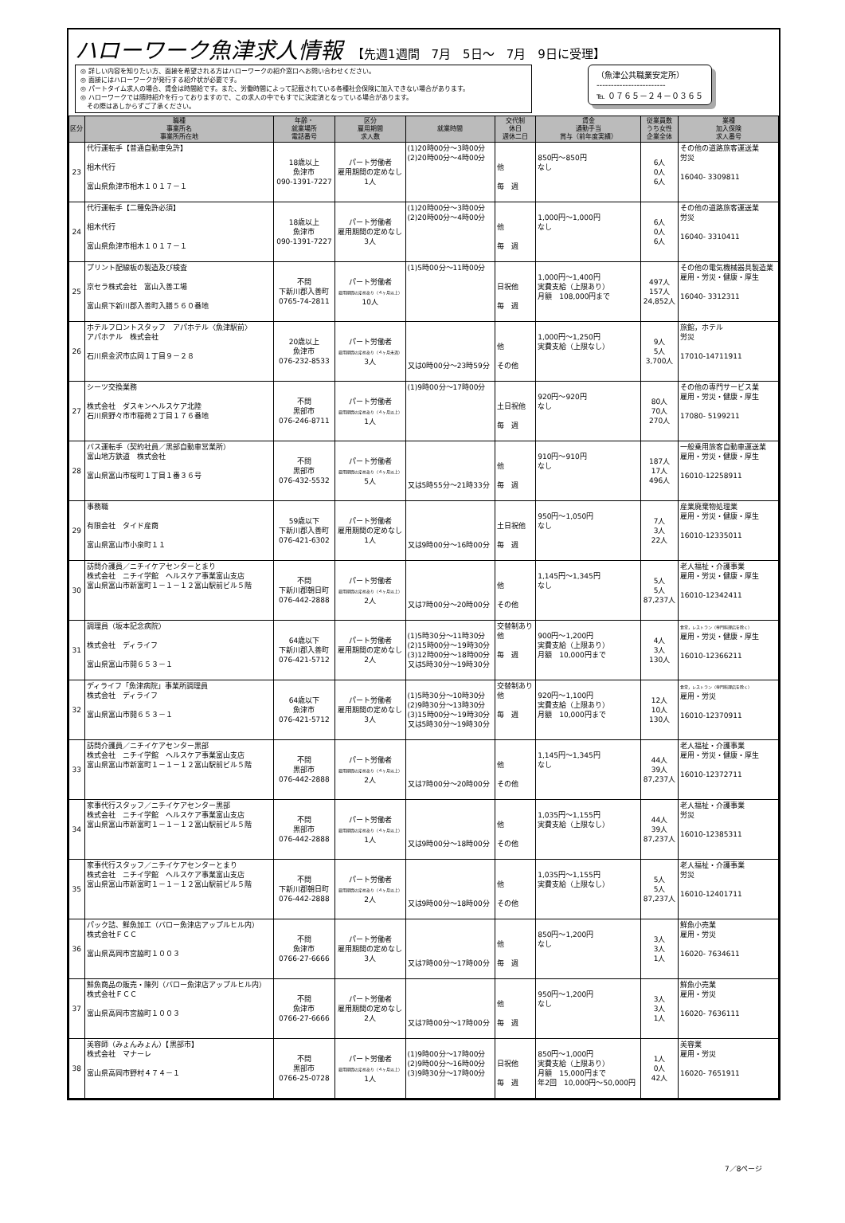ハローワーク魚津求人情報 【先週1週間　7月　5日～　7月　9日に受理】
◎ 詳しい内容を知りたい方、面接を希望される方はハローワークの紹介窓口へお問い合わせください。
◎ 面接にはハローワークが発行する紹介状が必要です。
◎ パートタイム求人の場合、賃金は時間給です。また、労働時間によって記載されている各種社会保険に加入できない場合があります。
◎ ハローワークでは随時紹介を行っておりますので、この求人の中でもすでに決定済となっている場合があります。
　その際はあしからずご了承ください。
（魚津公共職業安定所）
------------------------
℡ ０７６５－２４－０３６５
| 区分 | 職種 事業所名 事業所所在地 | 年齢・ 就業場所 電話番号 | 区分 雇用期間 求人数 | 就業時間 | 交代制 休日 週休二日 | 賃金 通勤手当 賞与（前年度実績） | 従業員数 うち女性 企業全体 | 業種 加入保険 求人番号 |
| --- | --- | --- | --- | --- | --- | --- | --- | --- |
| 23 | 代行運転手【普通自動車免許】 相木代行 富山県魚津市相木１０１７－１ | 18歳以上 魚津市 090-1391-7227 | パート労働者 雇用期間の定めなし 1人 | (1)20時00分～3時00分 (2)20時00分～4時00分 | 他 毎 週 | 850円～850円 なし | 6人 0人 6人 | その他の道路旅客運送業 労災 16040- 3309811 |
| 24 | 代行運転手【二種免許必須】 相木代行 富山県魚津市相木１０１７－１ | 18歳以上 魚津市 090-1391-7227 | パート労働者 雇用期間の定めなし 3人 | (1)20時00分～3時00分 (2)20時00分～4時00分 | 他 毎 週 | 1,000円～1,000円 なし | 6人 0人 6人 | その他の道路旅客運送業 労災 16040- 3310411 |
| 25 | プリント配線板の製造及び検査 京セラ株式会社 富山入善工場 富山県下新川郡入善町入膳５６０番地 | 不問 下新川郡入善町 0765-74-2811 | パート労働者 雇用期間の定めあり（４ヶ月以上） 10人 | (1)5時00分～11時00分 | 日祝他 毎 週 | 1,000円～1,400円 実費支給（上限あり） 月額 108,000円まで | 497人 157人 24,852人 | その他の電気機械器具製造業 雇用・労災・健康・厚生 16040- 3312311 |
| 26 | ホテルフロントスタッフ アパホテル〈魚津駅前〉 アパホテル 株式会社 石川県金沢市広岡１丁目９－２８ | 20歳以上 魚津市 076-232-8533 | パート労働者 雇用期間の定めあり（４ヶ月未満） 3人 | 又は0時00分～23時59分 | 他 その他 | 1,000円～1,250円 実費支給（上限なし） | 9人 5人 3,700人 | 旅館，ホテル 労災 17010-14711911 |
| 27 | シーツ交換業務 株式会社 ダスキンヘルスケア北陸 石川県野々市市稲荷２丁目１７６番地 | 不問 黒部市 076-246-8711 | パート労働者 雇用期間の定めあり（４ヶ月以上） 1人 | (1)9時00分～17時00分 | 土日祝他 毎 週 | 920円～920円 なし | 80人 70人 270人 | その他の専門サービス業 雇用・労災・健康・厚生 17080- 5199211 |
| 28 | バス運転手（契約社員／黒部自動車営業所） 富山地方鉄道 株式会社 富山県富山市桜町１丁目１番３６号 | 不問 黒部市 076-432-5532 | パート労働者 雇用期間の定めあり（４ヶ月以上） 5人 | 又は5時55分～21時33分 | 他 毎 週 | 910円～910円 なし | 187人 17人 496人 | 一般乗用旅客自動車運送業 雇用・労災・健康・厚生 16010-12258911 |
| 29 | 事務職 有限会社 タイド産商 富山県富山市小泉町１１ | 59歳以下 下新川郡入善町 076-421-6302 | パート労働者 雇用期間の定めなし 1人 | 又は9時00分～16時00分 | 土日祝他 毎 週 | 950円～1,050円 なし | 7人 3人 22人 | 産業廃棄物処理業 雇用・労災・健康・厚生 16010-12335011 |
| 30 | 訪問介護員／ニチイケアセンターとまり 株式会社 ニチイ学館 ヘルスケア事業富山支店 富山県富山市新富町１－１－１２富山駅前ビル５階 | 不問 下新川郡朝日町 076-442-2888 | パート労働者 雇用期間の定めあり（４ヶ月以上） 2人 | 又は7時00分～20時00分 | 他 その他 | 1,145円～1,345円 なし | 5人 5人 87,237人 | 老人福祉・介護事業 雇用・労災・健康・厚生 16010-12342411 |
| 31 | 調理員（坂本記念病院） 株式会社 ディライフ 富山県富山市開６５３－１ | 64歳以下 下新川郡入善町 076-421-5712 | パート労働者 雇用期間の定めなし 2人 | (1)5時30分～11時30分 (2)15時00分～19時30分 (3)12時00分～18時00分 又は5時30分～19時30分 | 交替制あり 他 毎 週 | 900円～1,200円 実費支給（上限あり） 月額 10,000円まで | 4人 3人 130人 | 食堂，レストラン（専門料理店を除く） 雇用・労災・健康・厚生 16010-12366211 |
| 32 | ディライフ「魚津病院」事業所調理員 株式会社 ディライフ 富山県富山市開６５３－１ | 64歳以下 魚津市 076-421-5712 | パート労働者 雇用期間の定めなし 3人 | (1)5時30分～10時30分 (2)9時30分～13時30分 (3)15時00分～19時30分 又は5時30分～19時30分 | 交替制あり 他 毎 週 | 920円～1,100円 実費支給（上限あり） 月額 10,000円まで | 12人 10人 130人 | 食堂，レストラン（専門料理店を除く） 雇用・労災 16010-12370911 |
| 33 | 訪問介護員／ニチイケアセンター黒部 株式会社 ニチイ学館 ヘルスケア事業富山支店 富山県富山市新富町１－１－１２富山駅前ビル５階 | 不問 黒部市 076-442-2888 | パート労働者 雇用期間の定めあり（４ヶ月以上） 2人 | 又は7時00分～20時00分 | 他 その他 | 1,145円～1,345円 なし | 44人 39人 87,237人 | 老人福祉・介護事業 雇用・労災・健康・厚生 16010-12372711 |
| 34 | 家事代行スタッフ／ニチイケアセンター黒部 株式会社 ニチイ学館 ヘルスケア事業富山支店 富山県富山市新富町１－１－１２富山駅前ビル５階 | 不問 黒部市 076-442-2888 | パート労働者 雇用期間の定めあり（４ヶ月以上） 1人 | 又は9時00分～18時00分 | 他 その他 | 1,035円～1,155円 実費支給（上限なし） | 44人 39人 87,237人 | 老人福祉・介護事業 労災 16010-12385311 |
| 35 | 家事代行スタッフ／ニチイケアセンターとまり 株式会社 ニチイ学館 ヘルスケア事業富山支店 富山県富山市新富町１－１－１２富山駅前ビル５階 | 不問 下新川郡朝日町 076-442-2888 | パート労働者 雇用期間の定めあり（４ヶ月以上） 2人 | 又は9時00分～18時00分 | 他 その他 | 1,035円～1,155円 実費支給（上限なし） | 5人 5人 87,237人 | 老人福祉・介護事業 労災 16010-12401711 |
| 36 | パック詰、鮮魚加工（バロー魚津店アップルヒル内） 株式会社ＦＣＣ 富山県高岡市宮脇町１００３ | 不問 魚津市 0766-27-6666 | パート労働者 雇用期間の定めなし 3人 | 又は7時00分～17時00分 | 他 毎 週 | 850円～1,200円 なし | 3人 3人 1人 | 鮮魚小売業 雇用・労災 16020- 7634611 |
| 37 | 鮮魚商品の販売・陳列（バロー魚津店アップルヒル内） 株式会社ＦＣＣ 富山県高岡市宮脇町１００３ | 不問 魚津市 0766-27-6666 | パート労働者 雇用期間の定めなし 2人 | 又は7時00分～17時00分 | 他 毎 週 | 950円～1,200円 なし | 3人 3人 1人 | 鮮魚小売業 雇用・労災 16020- 7636111 |
| 38 | 美容師（みょんみょん）【黒部市】 株式会社 マナーレ 富山県高岡市野村４７４－１ | 不問 黒部市 0766-25-0728 | パート労働者 雇用期間の定めあり（４ヶ月以上） 1人 | (1)9時00分～17時00分 (2)9時00分～16時00分 (3)9時30分～17時00分 | 日祝他 毎 週 | 850円～1,000円 実費支給（上限あり） 月額 15,000円まで 年2回 10,000円～50,000円 | 1人 0人 42人 | 美容業 雇用・労災 16020- 7651911 |
7／8ページ